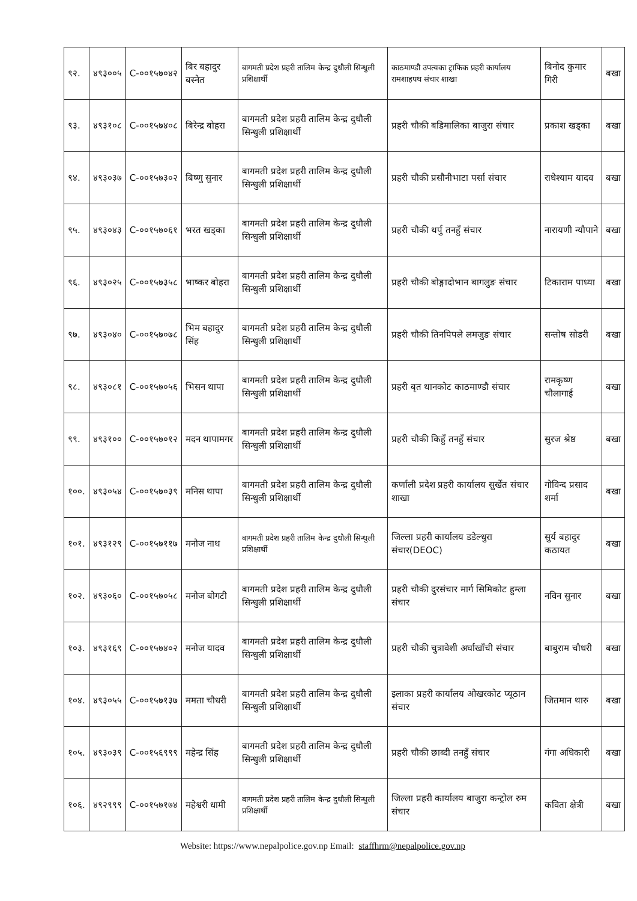| ९२. | ४९३००५ | C-००१५७०४२ | बिर बहादुर बस्नेत | बागमती प्रदेश प्रहरी तालिम केन्द्र दुधौली सिन्धुली प्रशिक्षार्थी | काठमाण्डौ उपत्यका ट्राफिक प्रहरी कार्यालय रामशाहपथ संचार शाखा | बिनोद कुमार गिरी | बखा |
| ९३. | ४९३१०८ | C-००१५७४०८ | बिरेन्द्र बोहरा | बागमती प्रदेश प्रहरी तालिम केन्द्र दुधौली सिन्धुली प्रशिक्षार्थी | प्रहरी चौकी बडिमालिका बाजुरा संचार | प्रकाश खड्का | बखा |
| ९४. | ४९३०३७ | C-००१५७३०२ | बिष्णु सुनार | बागमती प्रदेश प्रहरी तालिम केन्द्र दुधौली सिन्धुली प्रशिक्षार्थी | प्रहरी चौकी प्रसौनीभाटा पर्सा संचार | राधेश्याम यादव | बखा |
| ९५. | ४९३०४३ | C-००१५७०६१ | भरत खड्का | बागमती प्रदेश प्रहरी तालिम केन्द्र दुधौली सिन्धुली प्रशिक्षार्थी | प्रहरी चौकी थर्पु तनहुँ संचार | नारायणी न्यौपाने | बखा |
| ९६. | ४९३०२५ | C-००१५७३५८ | भाष्कर बोहरा | बागमती प्रदेश प्रहरी तालिम केन्द्र दुधौली सिन्धुली प्रशिक्षार्थी | प्रहरी चौकी बोङ्गादोभान बागलुङ संचार | टिकाराम पाध्या | बखा |
| ९७. | ४९३०४० | C-००१५७०७८ | भिम बहादुर सिंह | बागमती प्रदेश प्रहरी तालिम केन्द्र दुधौली सिन्धुली प्रशिक्षार्थी | प्रहरी चौकी तिनपिपले लमजुङ संचार | सन्तोष सोडरी | बखा |
| ९८. | ४९३०८१ | C-००१५७०५६ | भिसन थापा | बागमती प्रदेश प्रहरी तालिम केन्द्र दुधौली सिन्धुली प्रशिक्षार्थी | प्रहरी बृत थानकोट काठमाण्डौ संचार | रामकृष्ण चौलागाई | बखा |
| ९९. | ४९३१०० | C-००१५७०१२ | मदन थापामगर | बागमती प्रदेश प्रहरी तालिम केन्द्र दुधौली सिन्धुली प्रशिक्षार्थी | प्रहरी चौकी किहुँ तनहुँ संचार | सुरज श्रेष्ठ | बखा |
| १००. | ४९३०५४ | C-००१५७०३९ | मनिस थापा | बागमती प्रदेश प्रहरी तालिम केन्द्र दुधौली सिन्धुली प्रशिक्षार्थी | कर्णाली प्रदेश प्रहरी कार्यालय सुर्खेत संचार शाखा | गोविन्द प्रसाद शर्मा | बखा |
| १०१. | ४९३१२९ | C-००१५७११७ | मनोज नाथ | बागमती प्रदेश प्रहरी तालिम केन्द्र दुधौली सिन्धुली प्रशिक्षार्थी | जिल्ला प्रहरी कार्यालय डडेल्धुरा संचार(DEOC) | सुर्य बहादुर कठायत | बखा |
| १०२. | ४९३०६० | C-००१५७०५८ | मनोज बोगटी | बागमती प्रदेश प्रहरी तालिम केन्द्र दुधौली सिन्धुली प्रशिक्षार्थी | प्रहरी चौकी दुरसंचार मार्ग सिमिकोट हुम्ला संचार | नविन सुनार | बखा |
| १०३. | ४९३१६९ | C-००१५७४०२ | मनोज यादव | बागमती प्रदेश प्रहरी तालिम केन्द्र दुधौली सिन्धुली प्रशिक्षार्थी | प्रहरी चौकी चुत्रावेशी अर्घाखाँची संचार | बाबुराम चौधरी | बखा |
| १०४. | ४९३०५५ | C-००१५७१३७ | ममता चौधरी | बागमती प्रदेश प्रहरी तालिम केन्द्र दुधौली सिन्धुली प्रशिक्षार्थी | इलाका प्रहरी कार्यालय ओखरकोट प्यूठान संचार | जितमान थारु | बखा |
| १०५. | ४९३०३९ | C-००१५६९९९ | महेन्द्र सिंह | बागमती प्रदेश प्रहरी तालिम केन्द्र दुधौली सिन्धुली प्रशिक्षार्थी | प्रहरी चौकी छाब्दी तनहुँ संचार | गंगा अधिकारी | बखा |
| १०६. | ४९२९९९ | C-००१५७१७४ | महेश्वरी धामी | बागमती प्रदेश प्रहरी तालिम केन्द्र दुधौली सिन्धुली प्रशिक्षार्थी | जिल्ला प्रहरी कार्यालय बाजुरा कन्ट्रोल रुम संचार | कविता क्षेत्री | बखा |
Website: https://www.nepalpolice.gov.np Email: staffhrm@nepalpolice.gov.np